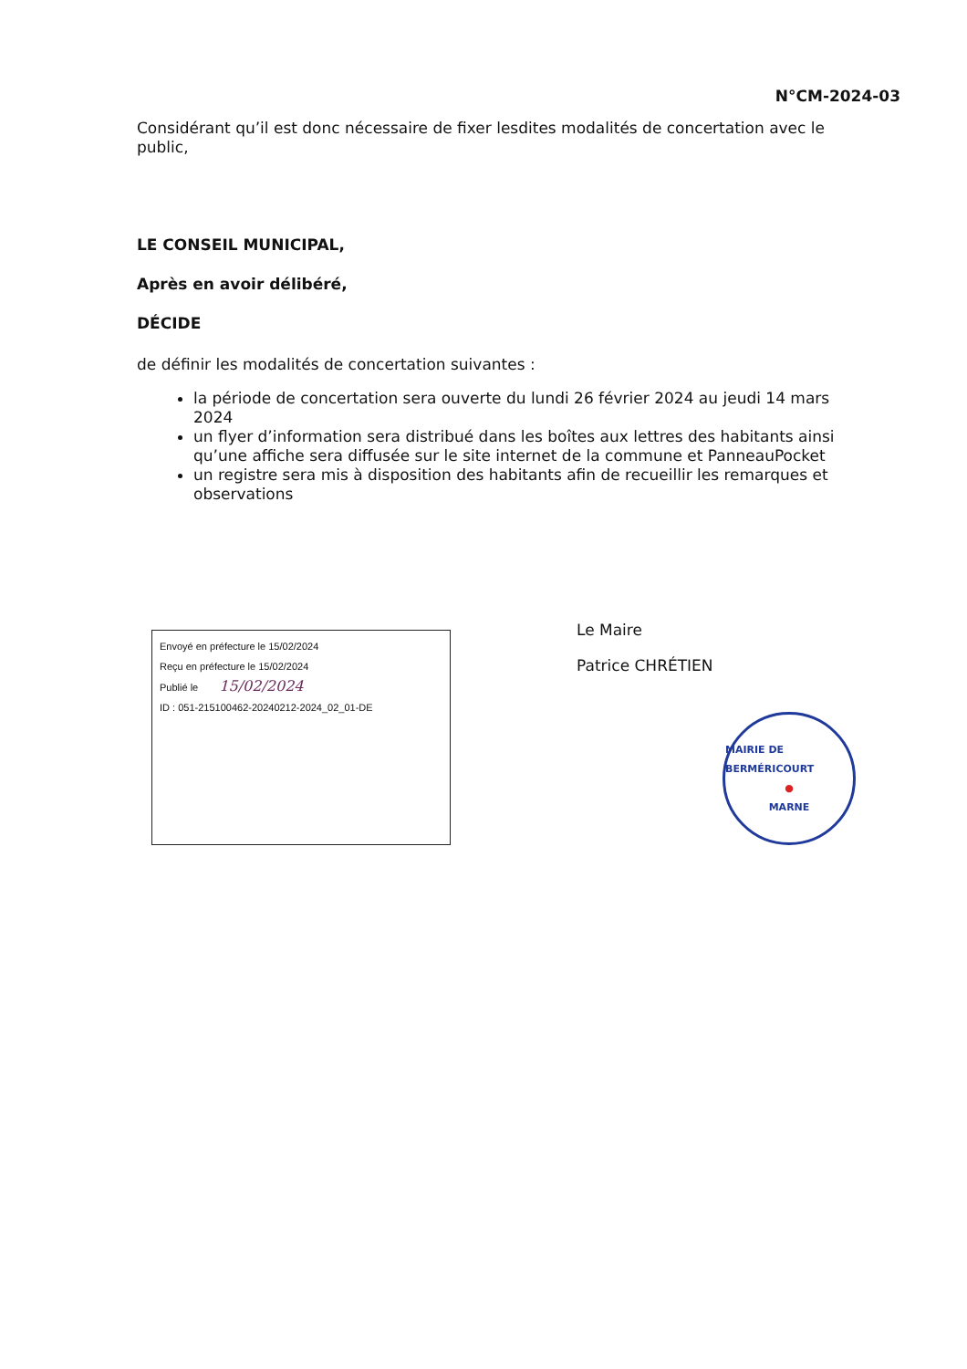N°CM-2024-03
Considérant qu’il est donc nécessaire de fixer lesdites modalités de concertation avec le public,
LE CONSEIL MUNICIPAL,
Après en avoir délibéré,
DÉCIDE
de définir les modalités de concertation suivantes :
la période de concertation sera ouverte du lundi 26 février 2024 au jeudi 14 mars 2024
un flyer d’information sera distribué dans les boîtes aux lettres des habitants ainsi qu’une affiche sera diffusée sur le site internet de la commune et PanneauPocket
un registre sera mis à disposition des habitants afin de recueillir les remarques et observations
Envoyé en préfecture le 15/02/2024
Reçu en préfecture le 15/02/2024
Publié le 15/02/2024
ID : 051-215100462-20240212-2024_02_01-DE
Le Maire
Patrice CHRÉTIEN
MAIRIE DE BERMÉRICOURT
●
MARNE